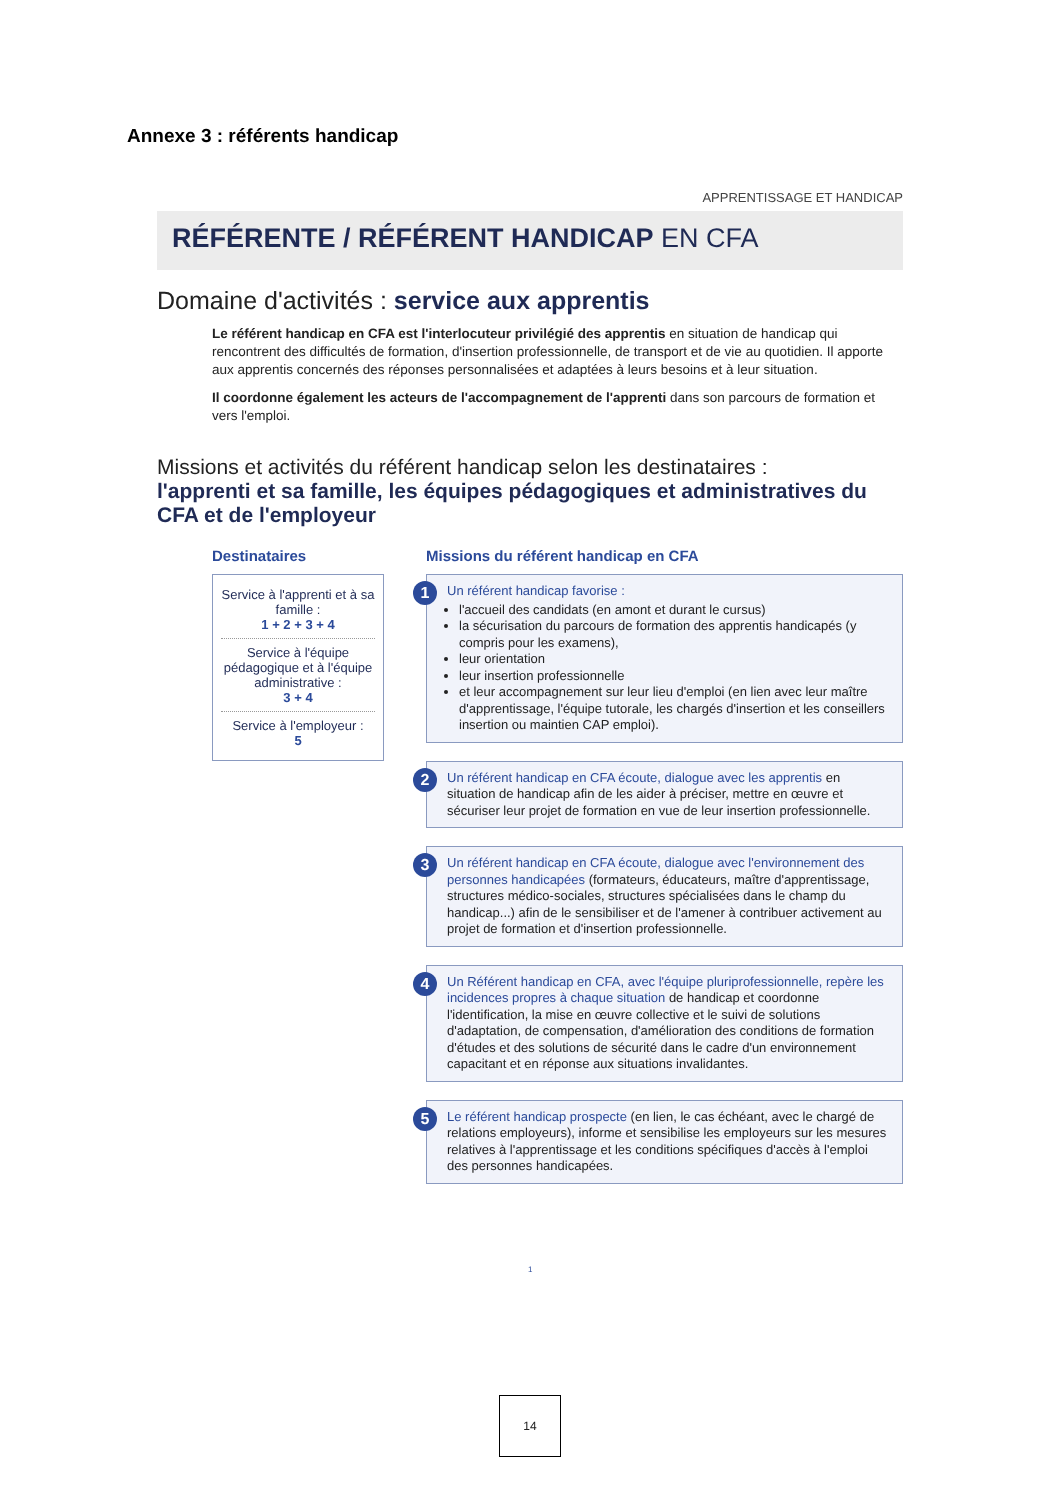Annexe 3 : référents handicap
APPRENTISSAGE ET HANDICAP
RÉFÉRENTE / RÉFÉRENT HANDICAP EN CFA
Domaine d'activités : service aux apprentis
Le référent handicap en CFA est l'interlocuteur privilégié des apprentis en situation de handicap qui rencontrent des difficultés de formation, d'insertion professionnelle, de transport et de vie au quotidien. Il apporte aux apprentis concernés des réponses personnalisées et adaptées à leurs besoins et à leur situation.
Il coordonne également les acteurs de l'accompagnement de l'apprenti dans son parcours de formation et vers l'emploi.
Missions et activités du référent handicap selon les destinataires :
l'apprenti et sa famille, les équipes pédagogiques et administratives du CFA et de l'employeur
Destinataires
Service à l'apprenti et à sa famille :
1 + 2 + 3 + 4
Service à l'équipe pédagogique et à l'équipe administrative :
3 + 4
Service à l'employeur :
5
Missions du référent handicap en CFA
1 Un référent handicap favorise :
l'accueil des candidats (en amont et durant le cursus)
la sécurisation du parcours de formation des apprentis handicapés (y compris pour les examens),
leur orientation
leur insertion professionnelle
et leur accompagnement sur leur lieu d'emploi (en lien avec leur maître d'apprentissage, l'équipe tutorale, les chargés d'insertion et les conseillers insertion ou maintien CAP emploi).
2 Un référent handicap en CFA écoute, dialogue avec les apprentis en situation de handicap afin de les aider à préciser, mettre en œuvre et sécuriser leur projet de formation en vue de leur insertion professionnelle.
3 Un référent handicap en CFA écoute, dialogue avec l'environnement des personnes handicapées (formateurs, éducateurs, maître d'apprentissage, structures médico-sociales, structures spécialisées dans le champ du handicap...) afin de le sensibiliser et de l'amener à contribuer activement au projet de formation et d'insertion professionnelle.
4 Un Référent handicap en CFA, avec l'équipe pluriprofessionnelle, repère les incidences propres à chaque situation de handicap et coordonne l'identification, la mise en œuvre collective et le suivi de solutions d'adaptation, de compensation, d'amélioration des conditions de formation d'études et des solutions de sécurité dans le cadre d'un environnement capacitant et en réponse aux situations invalidantes.
5 Le référent handicap prospecte (en lien, le cas échéant, avec le chargé de relations employeurs), informe et sensibilise les employeurs sur les mesures relatives à l'apprentissage et les conditions spécifiques d'accès à l'emploi des personnes handicapées.
1
14